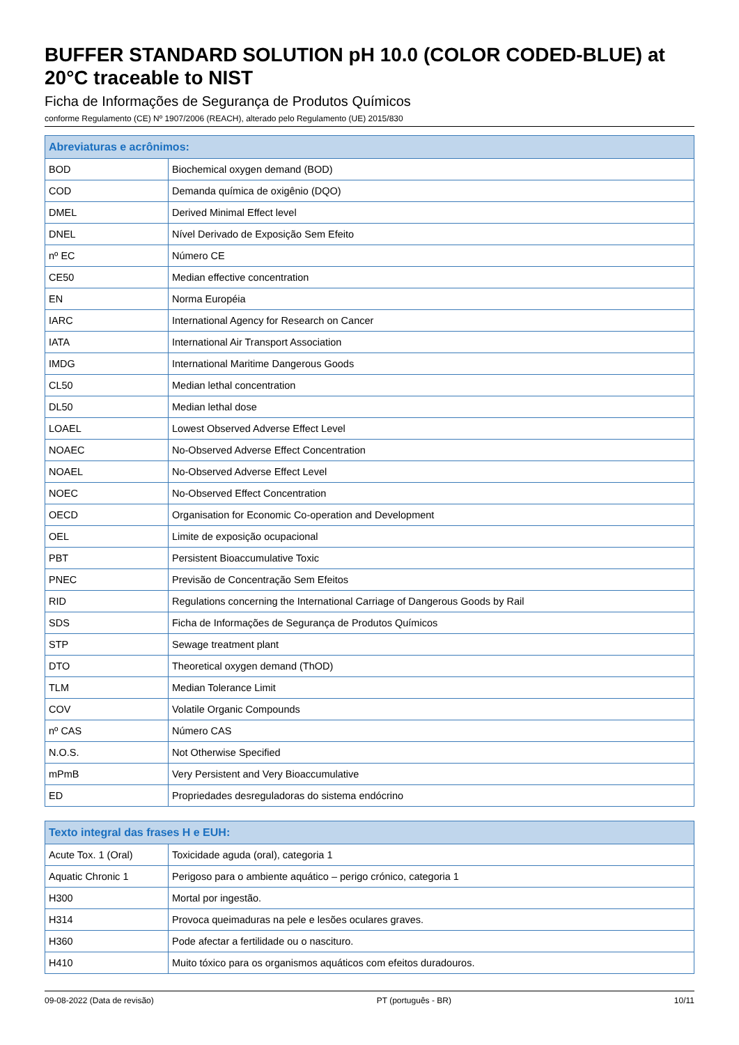BUFFER STANDARD SOLUTION pH 10.0 (COLOR CODED-BLUE) at 20°C traceable to NIST
Ficha de Informações de Segurança de Produtos Químicos
conforme Regulamento (CE) Nº 1907/2006 (REACH), alterado pelo Regulamento (UE) 2015/830
| Abreviaturas e acrônimos: | |
| --- | --- |
| BOD | Biochemical oxygen demand (BOD) |
| COD | Demanda química de oxigênio (DQO) |
| DMEL | Derived Minimal Effect level |
| DNEL | Nível Derivado de Exposição Sem Efeito |
| nº EC | Número CE |
| CE50 | Median effective concentration |
| EN | Norma Européia |
| IARC | International Agency for Research on Cancer |
| IATA | International Air Transport Association |
| IMDG | International Maritime Dangerous Goods |
| CL50 | Median lethal concentration |
| DL50 | Median lethal dose |
| LOAEL | Lowest Observed Adverse Effect Level |
| NOAEC | No-Observed Adverse Effect Concentration |
| NOAEL | No-Observed Adverse Effect Level |
| NOEC | No-Observed Effect Concentration |
| OECD | Organisation for Economic Co-operation and Development |
| OEL | Limite de exposição ocupacional |
| PBT | Persistent Bioaccumulative Toxic |
| PNEC | Previsão de Concentração Sem Efeitos |
| RID | Regulations concerning the International Carriage of Dangerous Goods by Rail |
| SDS | Ficha de Informações de Segurança de Produtos Químicos |
| STP | Sewage treatment plant |
| DTO | Theoretical oxygen demand (ThOD) |
| TLM | Median Tolerance Limit |
| COV | Volatile Organic Compounds |
| nº CAS | Número CAS |
| N.O.S. | Not Otherwise Specified |
| mPmB | Very Persistent and Very Bioaccumulative |
| ED | Propriedades desreguladoras do sistema endócrino |
| Texto integral das frases H e EUH: | |
| --- | --- |
| Acute Tox. 1 (Oral) | Toxicidade aguda (oral), categoria 1 |
| Aquatic Chronic 1 | Perigoso para o ambiente aquático – perigo crónico, categoria 1 |
| H300 | Mortal por ingestão. |
| H314 | Provoca queimaduras na pele e lesões oculares graves. |
| H360 | Pode afectar a fertilidade ou o nascituro. |
| H410 | Muito tóxico para os organismos aquáticos com efeitos duradouros. |
09-08-2022 (Data de revisão) PT (português - BR) 10/11